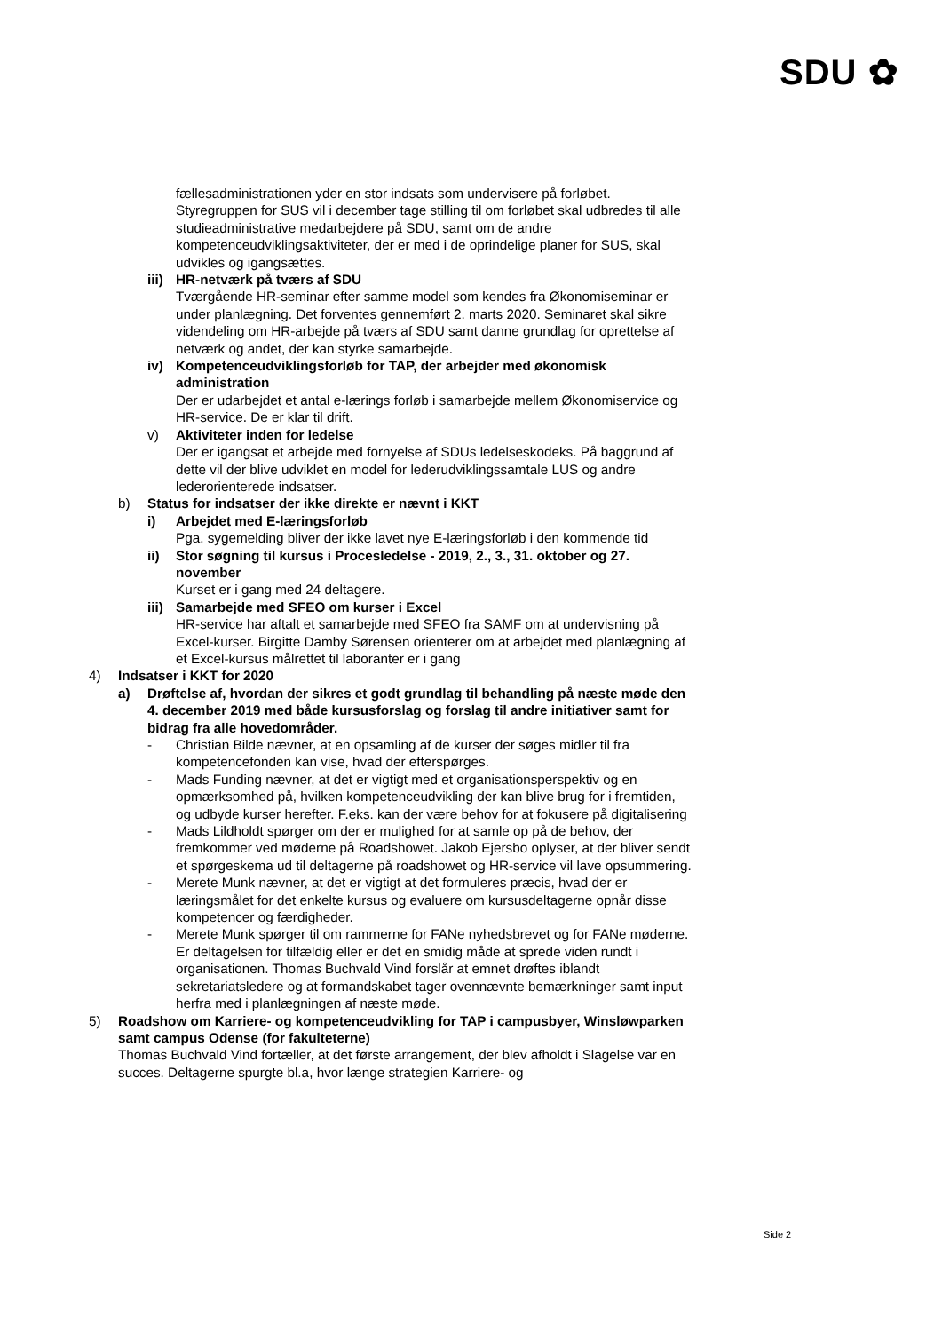SDU ✿
fællesadministrationen yder en stor indsats som undervisere på forløbet. Styregruppen for SUS vil i december tage stilling til om forløbet skal udbredes til alle studieadministrative medarbejdere på SDU, samt om de andre kompetenceudviklingsaktiviteter, der er med i de oprindelige planer for SUS, skal udvikles og igangsættes.
iii)
HR-netværk på tværs af SDU
Tværgående HR-seminar efter samme model som kendes fra Økonomiseminar er under planlægning. Det forventes gennemført 2. marts 2020. Seminaret skal sikre videndeling om HR-arbejde på tværs af SDU samt danne grundlag for oprettelse af netværk og andet, der kan styrke samarbejde.
iv) Kompetenceudviklingsforløb for TAP, der arbejder med økonomisk administration
Der er udarbejdet et antal e-lærings forløb i samarbejde mellem Økonomiservice og HR-service. De er klar til drift.
v) Aktiviteter inden for ledelse
Der er igangsat et arbejde med fornyelse af SDUs ledelseskodeks. På baggrund af dette vil der blive udviklet en model for lederudviklingssamtale LUS og andre lederorienterede indsatser.
b) Status for indsatser der ikke direkte er nævnt i KKT
i) Arbejdet med E-læringsforløb
Pga. sygemelding bliver der ikke lavet nye E-læringsforløb i den kommende tid
ii) Stor søgning til kursus i Procesledelse - 2019, 2., 3., 31. oktober og 27. november
Kurset er i gang med 24 deltagere.
iii)
Samarbejde med SFEO om kurser i Excel
HR-service har aftalt et samarbejde med SFEO fra SAMF om at undervisning på Excel-kurser. Birgitte Damby Sørensen orienterer om at arbejdet med planlægning af et Excel-kursus målrettet til laboranter er i gang
4) Indsatser i KKT for 2020
a) Drøftelse af, hvordan der sikres et godt grundlag til behandling på næste møde den 4. december 2019 med både kursusforslag og forslag til andre initiativer samt for bidrag fra alle hovedområder.
- Christian Bilde nævner, at en opsamling af de kurser der søges midler til fra kompetencefonden kan vise, hvad der efterspørges.
- Mads Funding nævner, at det er vigtigt med et organisationsperspektiv og en opmærksomhed på, hvilken kompetenceudvikling der kan blive brug for i fremtiden, og udbyde kurser herefter. F.eks. kan der være behov for at fokusere på digitalisering
- Mads Lildholdt spørger om der er mulighed for at samle op på de behov, der fremkommer ved møderne på Roadshowet. Jakob Ejersbo oplyser, at der bliver sendt et spørgeskema ud til deltagerne på roadshowet og HR-service vil lave opsummering.
- Merete Munk nævner, at det er vigtigt at det formuleres præcis, hvad der er læringsmålet for det enkelte kursus og evaluere om kursusdeltagerne opnår disse kompetencer og færdigheder.
- Merete Munk spørger til om rammerne for FANe nyhedsbrevet og for FANe møderne. Er deltagelsen for tilfældig eller er det en smidig måde at sprede viden rundt i organisationen. Thomas Buchvald Vind forslår at emnet drøftes iblandt sekretariatsledere og at formandskabet tager ovennævnte bemærkninger samt input herfra med i planlægningen af næste møde.
5) Roadshow om Karriere- og kompetenceudvikling for TAP i campusbyer, Winsløwparken samt campus Odense (for fakulteterne)
Thomas Buchvald Vind fortæller, at det første arrangement, der blev afholdt i Slagelse var en succes. Deltagerne spurgte bl.a, hvor længe strategien Karriere- og
Side 2